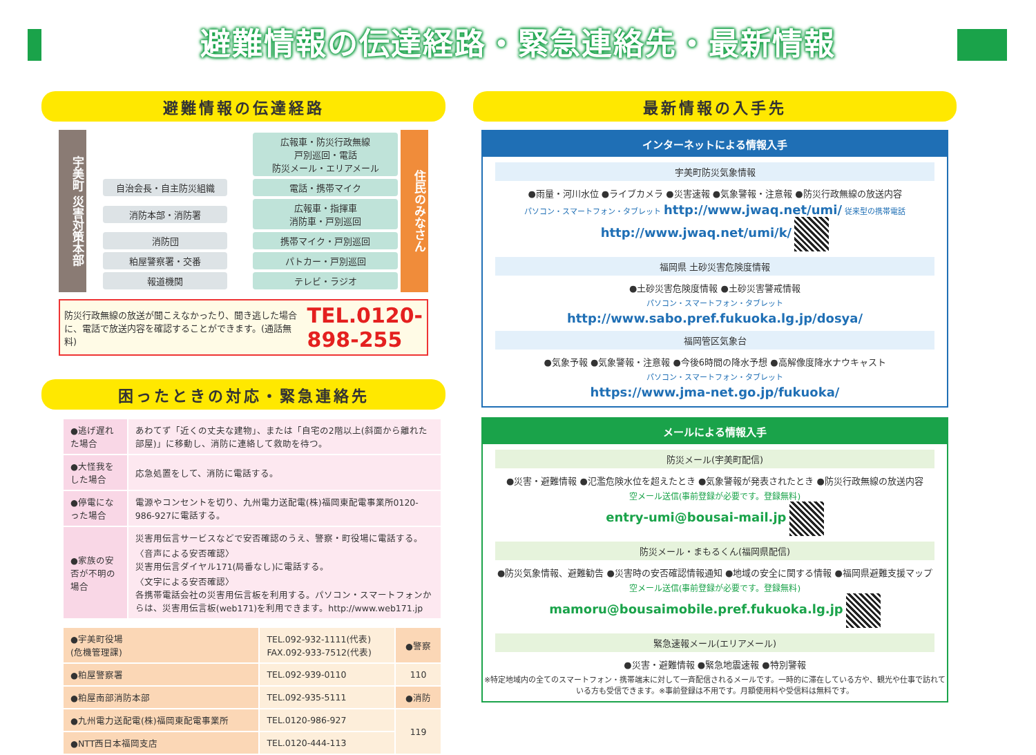避難情報の伝達経路・緊急連絡先・最新情報
避難情報の伝達経路
宇美町 災害対策本部
広報車・防災行政無線
戸別巡回・電話
防災メール・エリアメール
自治会長・自主防災組織 電話・携帯マイク
消防本部・消防署
広報車・指揮車
消防車・戸別巡回
消防団 携帯マイク・戸別巡回
粕屋警察署・交番 パトカー・戸別巡回
報道機関 テレビ・ラジオ
住民のみなさん
防災行政無線の放送が聞こえなかったり、聞き逃した場合に、電話で放送内容を確認することができます。(通話無料) TEL.0120-898-255
困ったときの対応・緊急連絡先
| ●逃げ遅れた場合 | あわてず「近くの丈夫な建物」、または「自宅の2階以上(斜面から離れた部屋)」に移動し、消防に連絡して救助を待つ。 |
| ●大怪我をした場合 | 応急処置をして、消防に電話する。 |
| ●停電になった場合 | 電源やコンセントを切り、九州電力送配電(株)福岡東配電事業所0120-986-927に電話する。 |
| ●家族の安否が不明の場合 | 災害用伝言サービスなどで安否確認のうえ、警察・町役場に電話する。 〈音声による安否確認〉 災害用伝言ダイヤル171(局番なし)に電話する。 〈文字による安否確認〉 各携帯電話会社の災害用伝言板を利用する。パソコン・スマートフォンからは、災害用伝言板(web171)を利用できます。http://www.web171.jp |
| ●宇美町役場 (危機管理課) | TEL.092-932-1111(代表) FAX.092-933-7512(代表) | ●警察 |
| ●粕屋警察署 | TEL.092-939-0110 | 110 |
| ●粕屋南部消防本部 | TEL.092-935-5111 | ●消防 |
| ●九州電力送配電(株)福岡東配電事業所 | TEL.0120-986-927 | 119 |
| ●NTT西日本福岡支店 | TEL.0120-444-113 | |
最新情報の入手先
インターネットによる情報入手
宇美町防災気象情報
●雨量・河川水位 ●ライブカメラ ●災害速報 ●気象警報・注意報 ●防災行政無線の放送内容
パソコン・スマートフォン・タブレット http://www.jwaq.net/umi/ 従来型の携帯電話 http://www.jwaq.net/umi/k/
福岡県 土砂災害危険度情報
●土砂災害危険度情報 ●土砂災害警戒情報
パソコン・スマートフォン・タブレット
http://www.sabo.pref.fukuoka.lg.jp/dosya/
福岡管区気象台
●気象予報 ●気象警報・注意報 ●今後6時間の降水予想 ●高解像度降水ナウキャスト
パソコン・スマートフォン・タブレット
https://www.jma-net.go.jp/fukuoka/
メールによる情報入手
防災メール(宇美町配信)
●災害・避難情報 ●氾濫危険水位を超えたとき ●気象警報が発表されたとき ●防災行政無線の放送内容
空メール送信(事前登録が必要です。登録無料)
entry-umi@bousai-mail.jp
防災メール・まもるくん(福岡県配信)
●防災気象情報、避難勧告 ●災害時の安否確認情報通知 ●地域の安全に関する情報 ●福岡県避難支援マップ
空メール送信(事前登録が必要です。登録無料)
mamoru@bousaimobile.pref.fukuoka.lg.jp
緊急速報メール(エリアメール)
●災害・避難情報 ●緊急地震速報 ●特別警報
※特定地域内の全てのスマートフォン・携帯端末に対して一斉配信されるメールです。一時的に滞在している方や、観光や仕事で訪れている方も受信できます。※事前登録は不用です。月額使用料や受信料は無料です。